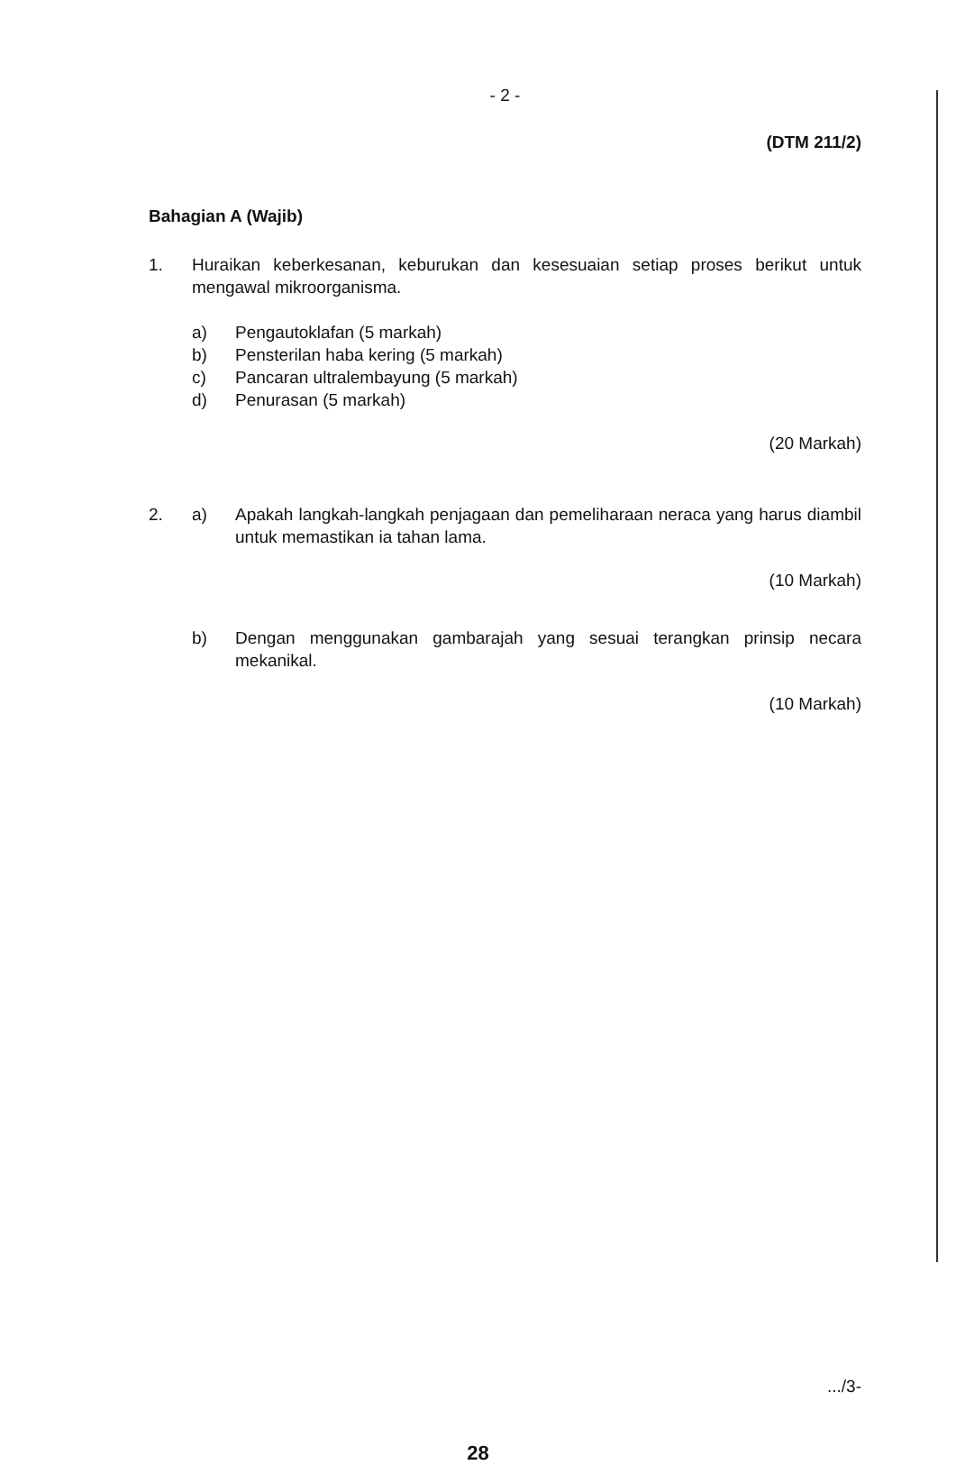- 2 -
(DTM 211/2)
Bahagian A (Wajib)
1. Huraikan keberkesanan, keburukan dan kesesuaian setiap proses berikut untuk mengawal mikroorganisma.
a) Pengautoklafan (5 markah)
b) Pensterilan haba kering (5 markah)
c) Pancaran ultralembayung (5 markah)
d) Penurasan (5 markah)
(20 Markah)
2. a) Apakah langkah-langkah penjagaan dan pemeliharaan neraca yang harus diambil untuk memastikan ia tahan lama.
(10 Markah)
b) Dengan menggunakan gambarajah yang sesuai terangkan prinsip necara mekanikal.
(10 Markah)
.../3-
28